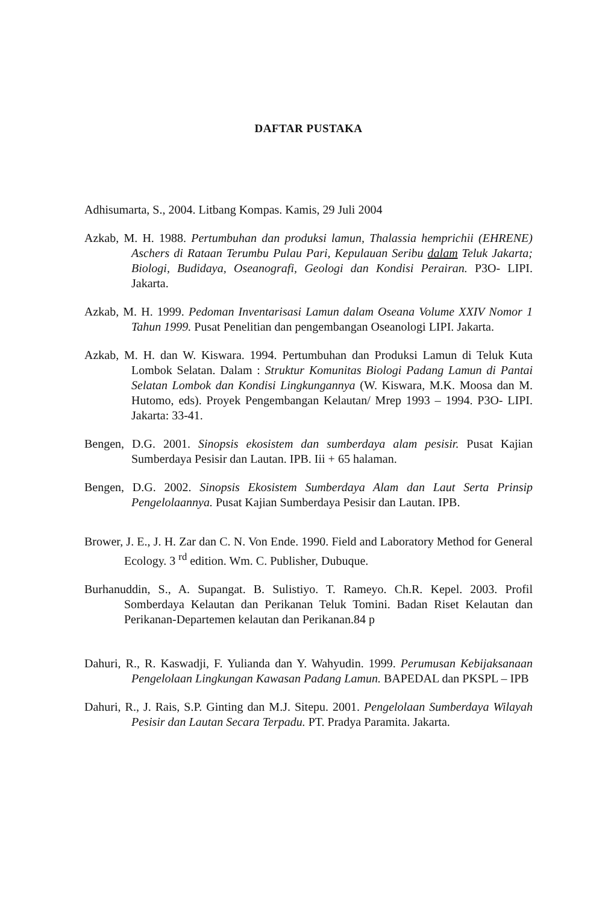DAFTAR PUSTAKA
Adhisumarta, S., 2004. Litbang Kompas. Kamis, 29 Juli 2004
Azkab, M. H. 1988. Pertumbuhan dan produksi lamun, Thalassia hemprichii (EHRENE) Aschers di Rataan Terumbu Pulau Pari, Kepulauan Seribu dalam Teluk Jakarta; Biologi, Budidaya, Oseanografi, Geologi dan Kondisi Perairan. P3O- LIPI. Jakarta.
Azkab, M. H. 1999. Pedoman Inventarisasi Lamun dalam Oseana Volume XXIV Nomor 1 Tahun 1999. Pusat Penelitian dan pengembangan Oseanologi LIPI. Jakarta.
Azkab, M. H. dan W. Kiswara. 1994. Pertumbuhan dan Produksi Lamun di Teluk Kuta Lombok Selatan. Dalam : Struktur Komunitas Biologi Padang Lamun di Pantai Selatan Lombok dan Kondisi Lingkungannya (W. Kiswara, M.K. Moosa dan M. Hutomo, eds). Proyek Pengembangan Kelautan/ Mrep 1993 – 1994. P3O- LIPI. Jakarta: 33-41.
Bengen, D.G. 2001. Sinopsis ekosistem dan sumberdaya alam pesisir. Pusat Kajian Sumberdaya Pesisir dan Lautan. IPB. Iii + 65 halaman.
Bengen, D.G. 2002. Sinopsis Ekosistem Sumberdaya Alam dan Laut Serta Prinsip Pengelolaannya. Pusat Kajian Sumberdaya Pesisir dan Lautan. IPB.
Brower, J. E., J. H. Zar dan C. N. Von Ende. 1990. Field and Laboratory Method for General Ecology. 3 <sup>rd</sup> edition. Wm. C. Publisher, Dubuque.
Burhanuddin, S., A. Supangat. B. Sulistiyo. T. Rameyo. Ch.R. Kepel. 2003. Profil Somberdaya Kelautan dan Perikanan Teluk Tomini. Badan Riset Kelautan dan Perikanan-Departemen kelautan dan Perikanan.84 p
Dahuri, R., R. Kaswadji, F. Yulianda dan Y. Wahyudin. 1999. Perumusan Kebijaksanaan Pengelolaan Lingkungan Kawasan Padang Lamun. BAPEDAL dan PKSPL – IPB
Dahuri, R., J. Rais, S.P. Ginting dan M.J. Sitepu. 2001. Pengelolaan Sumberdaya Wilayah Pesisir dan Lautan Secara Terpadu. PT. Pradya Paramita. Jakarta.